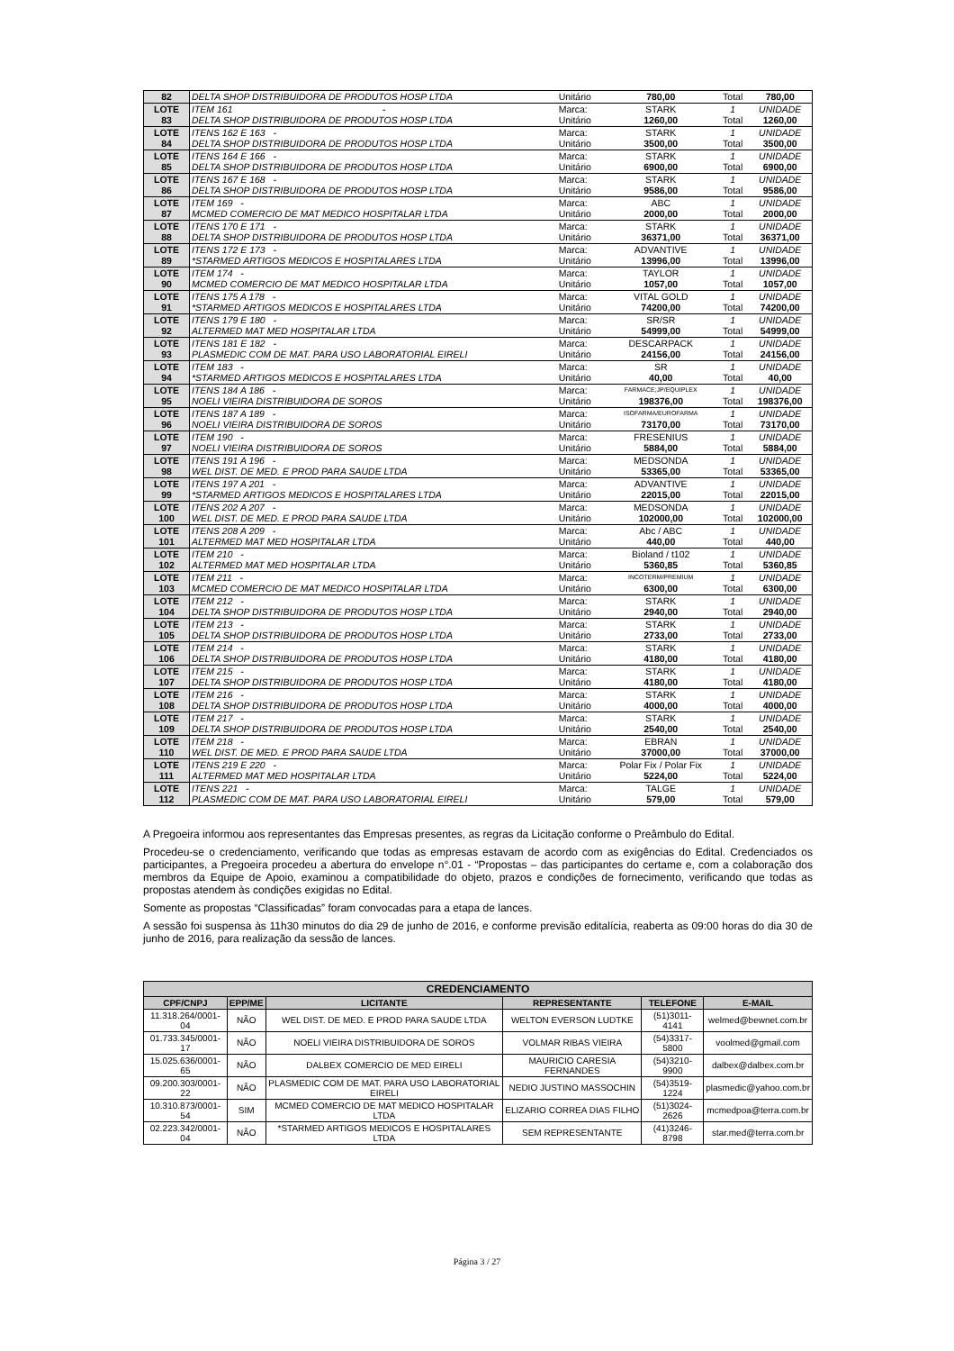| 82 | DELTA SHOP DISTRIBUIDORA DE PRODUTOS HOSP LTDA | Unitário | 780,00 | Total | 780,00 |
| LOTE | ITEM 161 - | Marca: | STARK | 1 | UNIDADE |
| 83 | DELTA SHOP DISTRIBUIDORA DE PRODUTOS HOSP LTDA | Unitário | 1260,00 | Total | 1260,00 |
| LOTE | ITENS 162 E 163 - | Marca: | STARK | 1 | UNIDADE |
| 84 | DELTA SHOP DISTRIBUIDORA DE PRODUTOS HOSP LTDA | Unitário | 3500,00 | Total | 3500,00 |
| LOTE | ITENS 164 E 166 - | Marca: | STARK | 1 | UNIDADE |
| 85 | DELTA SHOP DISTRIBUIDORA DE PRODUTOS HOSP LTDA | Unitário | 6900,00 | Total | 6900,00 |
| LOTE | ITENS 167 E 168 - | Marca: | STARK | 1 | UNIDADE |
| 86 | DELTA SHOP DISTRIBUIDORA DE PRODUTOS HOSP LTDA | Unitário | 9586,00 | Total | 9586,00 |
| LOTE | ITEM 169 - | Marca: | ABC | 1 | UNIDADE |
| 87 | MCMED COMERCIO DE MAT MEDICO HOSPITALAR LTDA | Unitário | 2000,00 | Total | 2000,00 |
| LOTE | ITENS 170 E 171 - | Marca: | STARK | 1 | UNIDADE |
| 88 | DELTA SHOP DISTRIBUIDORA DE PRODUTOS HOSP LTDA | Unitário | 36371,00 | Total | 36371,00 |
| LOTE | ITENS 172 E 173 - | Marca: | ADVANTIVE | 1 | UNIDADE |
| 89 | *STARMED ARTIGOS MEDICOS E HOSPITALARES LTDA | Unitário | 13996,00 | Total | 13996,00 |
| LOTE | ITEM 174 - | Marca: | TAYLOR | 1 | UNIDADE |
| 90 | MCMED COMERCIO DE MAT MEDICO HOSPITALAR LTDA | Unitário | 1057,00 | Total | 1057,00 |
| LOTE | ITENS 175 A 178 - | Marca: | VITAL GOLD | 1 | UNIDADE |
| 91 | *STARMED ARTIGOS MEDICOS E HOSPITALARES LTDA | Unitário | 74200,00 | Total | 74200,00 |
| LOTE | ITENS 179 E 180 - | Marca: | SR/SR | 1 | UNIDADE |
| 92 | ALTERMED MAT MED HOSPITALAR LTDA | Unitário | 54999,00 | Total | 54999,00 |
| LOTE | ITENS 181 E 182 - | Marca: | DESCARPACK | 1 | UNIDADE |
| 93 | PLASMEDIC COM DE MAT. PARA USO LABORATORIAL EIRELI | Unitário | 24156,00 | Total | 24156,00 |
| LOTE | ITEM 183 - | Marca: | SR | 1 | UNIDADE |
| 94 | *STARMED ARTIGOS MEDICOS E HOSPITALARES LTDA | Unitário | 40,00 | Total | 40,00 |
| LOTE | ITENS 184 A 186 - | Marca: | FARMACE;JP/EQUIPLEX | 1 | UNIDADE |
| 95 | NOELI VIEIRA DISTRIBUIDORA DE SOROS | Unitário | 198376,00 | Total | 198376,00 |
| LOTE | ITENS 187 A 189 - | Marca: | ISOFARMA/EUROFARMA | 1 | UNIDADE |
| 96 | NOELI VIEIRA DISTRIBUIDORA DE SOROS | Unitário | 73170,00 | Total | 73170,00 |
| LOTE | ITEM 190 - | Marca: | FRESENIUS | 1 | UNIDADE |
| 97 | NOELI VIEIRA DISTRIBUIDORA DE SOROS | Unitário | 5884,00 | Total | 5884,00 |
| LOTE | ITENS 191 A 196 - | Marca: | MEDSONDA | 1 | UNIDADE |
| 98 | WEL DIST. DE MED. E PROD PARA SAUDE LTDA | Unitário | 53365,00 | Total | 53365,00 |
| LOTE | ITENS 197 A 201 - | Marca: | ADVANTIVE | 1 | UNIDADE |
| 99 | *STARMED ARTIGOS MEDICOS E HOSPITALARES LTDA | Unitário | 22015,00 | Total | 22015,00 |
| LOTE | ITENS 202 A 207 - | Marca: | MEDSONDA | 1 | UNIDADE |
| 100 | WEL DIST. DE MED. E PROD PARA SAUDE LTDA | Unitário | 102000,00 | Total | 102000,00 |
| LOTE | ITENS 208 A 209 - | Marca: | Abc / ABC | 1 | UNIDADE |
| 101 | ALTERMED MAT MED HOSPITALAR LTDA | Unitário | 440,00 | Total | 440,00 |
| LOTE | ITEM 210 - | Marca: | Bioland / t102 | 1 | UNIDADE |
| 102 | ALTERMED MAT MED HOSPITALAR LTDA | Unitário | 5360,85 | Total | 5360,85 |
| LOTE | ITEM 211 - | Marca: | INCOTERM/PREMIUM | 1 | UNIDADE |
| 103 | MCMED COMERCIO DE MAT MEDICO HOSPITALAR LTDA | Unitário | 6300,00 | Total | 6300,00 |
| LOTE | ITEM 212 - | Marca: | STARK | 1 | UNIDADE |
| 104 | DELTA SHOP DISTRIBUIDORA DE PRODUTOS HOSP LTDA | Unitário | 2940,00 | Total | 2940,00 |
| LOTE | ITEM 213 - | Marca: | STARK | 1 | UNIDADE |
| 105 | DELTA SHOP DISTRIBUIDORA DE PRODUTOS HOSP LTDA | Unitário | 2733,00 | Total | 2733,00 |
| LOTE | ITEM 214 - | Marca: | STARK | 1 | UNIDADE |
| 106 | DELTA SHOP DISTRIBUIDORA DE PRODUTOS HOSP LTDA | Unitário | 4180,00 | Total | 4180,00 |
| LOTE | ITEM 215 - | Marca: | STARK | 1 | UNIDADE |
| 107 | DELTA SHOP DISTRIBUIDORA DE PRODUTOS HOSP LTDA | Unitário | 4180,00 | Total | 4180,00 |
| LOTE | ITEM 216 - | Marca: | STARK | 1 | UNIDADE |
| 108 | DELTA SHOP DISTRIBUIDORA DE PRODUTOS HOSP LTDA | Unitário | 4000,00 | Total | 4000,00 |
| LOTE | ITEM 217 - | Marca: | STARK | 1 | UNIDADE |
| 109 | DELTA SHOP DISTRIBUIDORA DE PRODUTOS HOSP LTDA | Unitário | 2540,00 | Total | 2540,00 |
| LOTE | ITEM 218 - | Marca: | EBRAN | 1 | UNIDADE |
| 110 | WEL DIST. DE MED. E PROD PARA SAUDE LTDA | Unitário | 37000,00 | Total | 37000,00 |
| LOTE | ITENS 219 E 220 - | Marca: | Polar Fix / Polar Fix | 1 | UNIDADE |
| 111 | ALTERMED MAT MED HOSPITALAR LTDA | Unitário | 5224,00 | Total | 5224,00 |
| LOTE | ITENS 221 - | Marca: | TALGE | 1 | UNIDADE |
| 112 | PLASMEDIC COM DE MAT. PARA USO LABORATORIAL EIRELI | Unitário | 579,00 | Total | 579,00 |
A Pregoeira informou aos representantes das Empresas presentes, as regras da Licitação conforme o Preâmbulo do Edital.
Procedeu-se o credenciamento, verificando que todas as empresas estavam de acordo com as exigências do Edital. Credenciados os participantes, a Pregoeira procedeu a abertura do envelope n°.01 - “Propostas – das participantes do certame e, com a colaboração dos membros da Equipe de Apoio, examinou a compatibilidade do objeto, prazos e condições de fornecimento, verificando que todas as propostas atendem às condições exigidas no Edital.
Somente as propostas “Classificadas” foram convocadas para a etapa de lances.
A sessão foi suspensa às 11h30 minutos do dia 29 de junho de 2016, e conforme previsão editalícia, reaberta as 09:00 horas do dia 30 de junho de 2016, para realização da sessão de lances.
| CREDENCIAMENTO | | | | | |
| --- | --- | --- | --- | --- | --- |
| CPF/CNPJ | EPP/ME | LICITANTE | REPRESENTANTE | TELEFONE | E-MAIL |
| 11.318.264/0001-04 | NÃO | WEL DIST. DE MED. E PROD PARA SAUDE LTDA | WELTON EVERSON LUDTKE | (51)3011-4141 | welmed@bewnet.com.br |
| 01.733.345/0001-17 | NÃO | NOELI VIEIRA DISTRIBUIDORA DE SOROS | VOLMAR RIBAS VIEIRA | (54)3317-5800 | voolmed@gmail.com |
| 15.025.636/0001-65 | NÃO | DALBEX COMERCIO DE MED EIRELI | MAURICIO CARESIA FERNANDES | (54)3210-9900 | dalbex@dalbex.com.br |
| 09.200.303/0001-22 | NÃO | PLASMEDIC COM DE MAT. PARA USO LABORATORIAL EIRELI | NEDIO JUSTINO MASSOCHIN | (54)3519-1224 | plasmedic@yahoo.com.br |
| 10.310.873/0001-54 | SIM | MCMED COMERCIO DE MAT MEDICO HOSPITALAR LTDA | ELIZARIO CORREA DIAS FILHO | (51)3024-2626 | mcmedpoa@terra.com.br |
| 02.223.342/0001-04 | NÃO | *STARMED ARTIGOS MEDICOS E HOSPITALARES LTDA | SEM REPRESENTANTE | (41)3246-8798 | star.med@terra.com.br |
Página 3 / 27